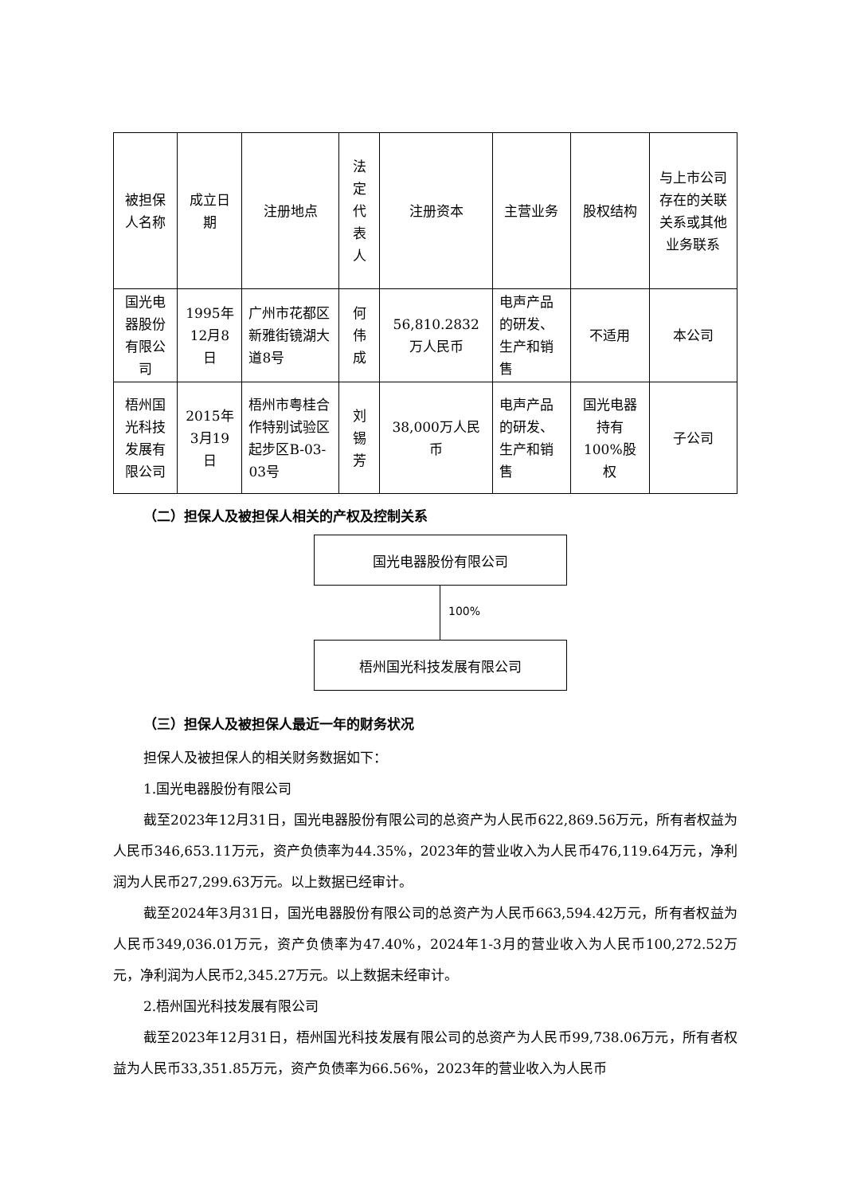| 被担保人名称 | 成立日期 | 注册地点 | 法定代表人 | 注册资本 | 主营业务 | 股权结构 | 与上市公司存在的关联关系或其他业务联系 |
| 国光电器股份有限公司 | 1995年12月8日 | 广州市花都区新雅街镜湖大道8号 | 何伟成 | 56,810.2832万人民币 | 电声产品的研发、生产和销售 | 不适用 | 本公司 |
| 梧州国光科技发展有限公司 | 2015年3月19日 | 梧州市粤桂合作特别试验区起步区B-03-03号 | 刘锡芳 | 38,000万人民币 | 电声产品的研发、生产和销售 | 国光电器持有100%股权 | 子公司 |
（二）担保人及被担保人相关的产权及控制关系
国光电器股份有限公司
100%
梧州国光科技发展有限公司
（三）担保人及被担保人最近一年的财务状况
担保人及被担保人的相关财务数据如下：
1.国光电器股份有限公司
截至2023年12月31日，国光电器股份有限公司的总资产为人民币622,869.56万元，所有者权益为人民币346,653.11万元，资产负债率为44.35%，2023年的营业收入为人民币476,119.64万元，净利润为人民币27,299.63万元。以上数据已经审计。
截至2024年3月31日，国光电器股份有限公司的总资产为人民币663,594.42万元，所有者权益为人民币349,036.01万元，资产负债率为47.40%，2024年1-3月的营业收入为人民币100,272.52万元，净利润为人民币2,345.27万元。以上数据未经审计。
2.梧州国光科技发展有限公司
截至2023年12月31日，梧州国光科技发展有限公司的总资产为人民币99,738.06万元，所有者权益为人民币33,351.85万元，资产负债率为66.56%，2023年的营业收入为人民币